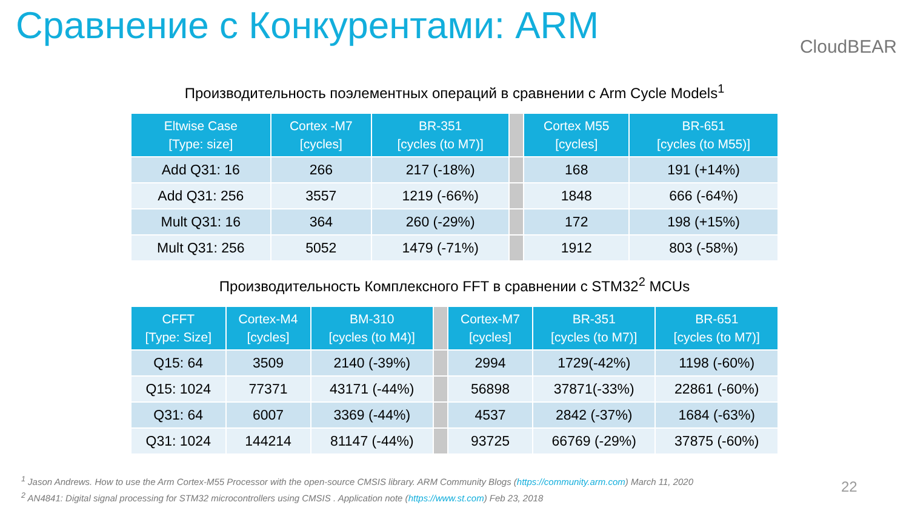Сравнение с Конкурентами: ARM CloudBEAR
Производительность поэлементных операций в сравнении с Arm Cycle Models<sup>1</sup>
| Eltwise Case [Type: size] | Cortex -M7 [cycles] | BR-351 [cycles (to M7)] | | Cortex M55 [cycles] | BR-651 [cycles (to M55)] |
| --- | --- | --- | --- | --- | --- |
| Add Q31: 16 | 266 | 217 (-18%) | | 168 | 191 (+14%) |
| Add Q31: 256 | 3557 | 1219 (-66%) | | 1848 | 666 (-64%) |
| Mult Q31: 16 | 364 | 260 (-29%) | | 172 | 198 (+15%) |
| Mult Q31: 256 | 5052 | 1479 (-71%) | | 1912 | 803 (-58%) |
Производительность Комплексного FFT в сравнении с STM32<sup>2</sup> MCUs
| CFFT [Type: Size] | Cortex-M4 [cycles] | BM-310 [cycles (to M4)] | | Cortex-M7 [cycles] | BR-351 [cycles (to M7)] | BR-651 [cycles (to M7)] |
| --- | --- | --- | --- | --- | --- | --- |
| Q15: 64 | 3509 | 2140 (-39%) | | 2994 | 1729(-42%) | 1198 (-60%) |
| Q15: 1024 | 77371 | 43171 (-44%) | | 56898 | 37871(-33%) | 22861 (-60%) |
| Q31: 64 | 6007 | 3369 (-44%) | | 4537 | 2842 (-37%) | 1684 (-63%) |
| Q31: 1024 | 144214 | 81147 (-44%) | | 93725 | 66769 (-29%) | 37875 (-60%) |
<sup>1</sup> Jason Andrews. How to use the Arm Cortex-M55 Processor with the open-source CMSIS library. ARM Community Blogs (https://community.arm.com) March 11, 2020
<sup>2</sup> AN4841: Digital signal processing for STM32 microcontrollers using CMSIS . Application note (https://www.st.com) Feb 23, 2018
22